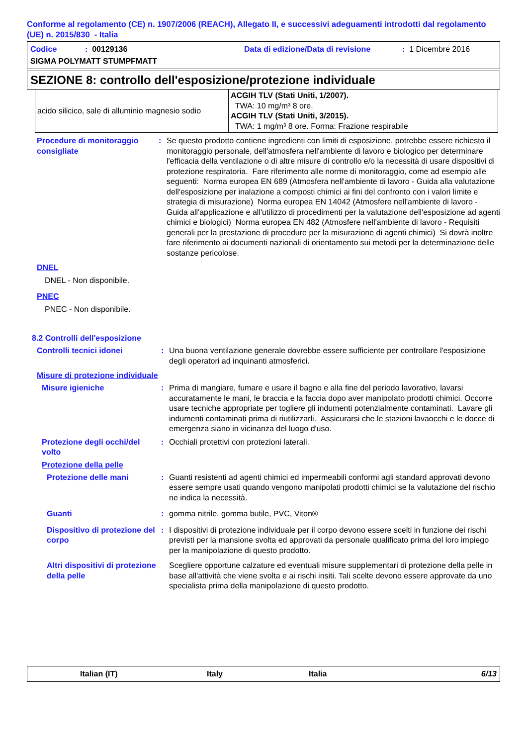Conforme al regolamento (CE) n. 1907/2006 (REACH), Allegato II, e successivi adeguamenti introdotti dal regolamento (UE) n. 2015/830 - Italia
Codice: 00129136 Data di edizione/Data di revisione: 1 Dicembre 2016
SIGMA POLYMATT STUMPFMATT
SEZIONE 8: controllo dell'esposizione/protezione individuale
| acido silicico, sale di alluminio magnesio sodio | ACGIH TLV (Stati Uniti, 1/2007). TWA: 10 mg/m³ 8 ore. ACGIH TLV (Stati Uniti, 3/2015). TWA: 1 mg/m³ 8 ore. Forma: Frazione respirabile |
Procedure di monitoraggio consigliate: Se questo prodotto contiene ingredienti con limiti di esposizione, potrebbe essere richiesto il monitoraggio personale, dell'atmosfera nell'ambiente di lavoro e biologico per determinare l'efficacia della ventilazione o di altre misure di controllo e/o la necessità di usare dispositivi di protezione respiratoria. Fare riferimento alle norme di monitoraggio, come ad esempio alle seguenti: Norma europea EN 689 (Atmosfera nell'ambiente di lavoro - Guida alla valutazione dell'esposizione per inalazione a composti chimici ai fini del confronto con i valori limite e strategia di misurazione) Norma europea EN 14042 (Atmosfere nell'ambiente di lavoro - Guida all'applicazione e all'utilizzo di procedimenti per la valutazione dell'esposizione ad agenti chimici e biologici) Norma europea EN 482 (Atmosfere nell'ambiente di lavoro - Requisiti generali per la prestazione di procedure per la misurazione di agenti chimici) Si dovrà inoltre fare riferimento ai documenti nazionali di orientamento sui metodi per la determinazione delle sostanze pericolose.
DNEL
DNEL - Non disponibile.
PNEC
PNEC - Non disponibile.
8.2 Controlli dell'esposizione
Controlli tecnici idonei: Una buona ventilazione generale dovrebbe essere sufficiente per controllare l'esposizione degli operatori ad inquinanti atmosferici.
Misure di protezione individuale
Misure igieniche: Prima di mangiare, fumare e usare il bagno e alla fine del periodo lavorativo, lavarsi accuratamente le mani, le braccia e la faccia dopo aver manipolato prodotti chimici. Occorre usare tecniche appropriate per togliere gli indumenti potenzialmente contaminati. Lavare gli indumenti contaminati prima di riutilizzarli. Assicurarsi che le stazioni lavaocchi e le docce di emergenza siano in vicinanza del luogo d'uso.
Protezione degli occhi/del volto: Occhiali protettivi con protezioni laterali.
Protezione della pelle
Protezione delle mani: Guanti resistenti ad agenti chimici ed impermeabili conformi agli standard approvati devono essere sempre usati quando vengono manipolati prodotti chimici se la valutazione del rischio ne indica la necessità.
Guanti: gomma nitrile, gomma butile, PVC, Viton®
Dispositivo di protezione del corpo: I dispositivi di protezione individuale per il corpo devono essere scelti in funzione dei rischi previsti per la mansione svolta ed approvati da personale qualificato prima del loro impiego per la manipolazione di questo prodotto.
Altri dispositivi di protezione della pelle Scegliere opportune calzature ed eventuali misure supplementari di protezione della pelle in base all'attività che viene svolta e ai rischi insiti. Tali scelte devono essere approvate da uno specialista prima della manipolazione di questo prodotto.
Italian (IT) Italy Italia 6/13